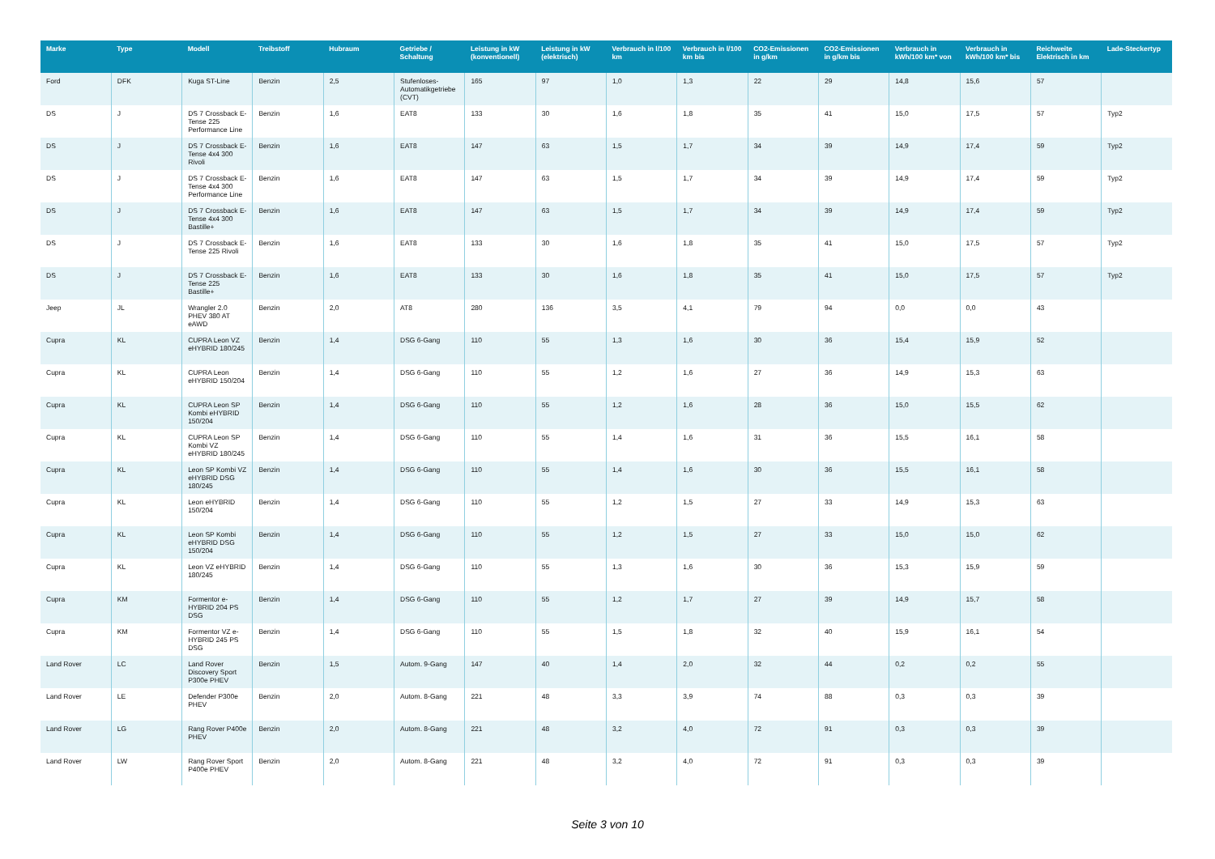| Marke | Type | Modell | Treibstoff | Hubraum | Getriebe / Schaltung | Leistung in kW (konventionell) | Leistung in kW (elektrisch) | Verbrauch in l/100 km | Verbrauch in l/100 km bis | CO2-Emissionen in g/km | CO2-Emissionen in g/km bis | Verbrauch in kWh/100 km* von | Verbrauch in kWh/100 km* bis | Reichweite Elektrisch in km | Lade-Steckertyp |
| --- | --- | --- | --- | --- | --- | --- | --- | --- | --- | --- | --- | --- | --- | --- | --- |
| Ford | DFK | Kuga ST-Line | Benzin | 2,5 | Stufenloses-Automatikgetriebe (CVT) | 165 | 97 | 1,0 | 1,3 | 22 | 29 | 14,8 | 15,6 | 57 | |
| DS | J | DS 7 Crossback E-Tense 225 Performance Line | Benzin | 1,6 | EAT8 | 133 | 30 | 1,6 | 1,8 | 35 | 41 | 15,0 | 17,5 | 57 | Typ2 |
| DS | J | DS 7 Crossback E-Tense 4x4 300 Rivoli | Benzin | 1,6 | EAT8 | 147 | 63 | 1,5 | 1,7 | 34 | 39 | 14,9 | 17,4 | 59 | Typ2 |
| DS | J | DS 7 Crossback E-Tense 4x4 300 Performance Line | Benzin | 1,6 | EAT8 | 147 | 63 | 1,5 | 1,7 | 34 | 39 | 14,9 | 17,4 | 59 | Typ2 |
| DS | J | DS 7 Crossback E-Tense 4x4 300 Bastille+ | Benzin | 1,6 | EAT8 | 147 | 63 | 1,5 | 1,7 | 34 | 39 | 14,9 | 17,4 | 59 | Typ2 |
| DS | J | DS 7 Crossback E-Tense 225 Rivoli | Benzin | 1,6 | EAT8 | 133 | 30 | 1,6 | 1,8 | 35 | 41 | 15,0 | 17,5 | 57 | Typ2 |
| DS | J | DS 7 Crossback E-Tense 225 Bastille+ | Benzin | 1,6 | EAT8 | 133 | 30 | 1,6 | 1,8 | 35 | 41 | 15,0 | 17,5 | 57 | Typ2 |
| Jeep | JL | Wrangler 2.0 PHEV 380 AT eAWD | Benzin | 2,0 | AT8 | 280 | 136 | 3,5 | 4,1 | 79 | 94 | 0,0 | 0,0 | 43 | |
| Cupra | KL | CUPRA Leon VZ eHYBRID 180/245 | Benzin | 1,4 | DSG 6-Gang | 110 | 55 | 1,3 | 1,6 | 30 | 36 | 15,4 | 15,9 | 52 | |
| Cupra | KL | CUPRA Leon eHYBRID 150/204 | Benzin | 1,4 | DSG 6-Gang | 110 | 55 | 1,2 | 1,6 | 27 | 36 | 14,9 | 15,3 | 63 | |
| Cupra | KL | CUPRA Leon SP Kombi eHYBRID 150/204 | Benzin | 1,4 | DSG 6-Gang | 110 | 55 | 1,2 | 1,6 | 28 | 36 | 15,0 | 15,5 | 62 | |
| Cupra | KL | CUPRA Leon SP Kombi VZ eHYBRID 180/245 | Benzin | 1,4 | DSG 6-Gang | 110 | 55 | 1,4 | 1,6 | 31 | 36 | 15,5 | 16,1 | 58 | |
| Cupra | KL | Leon SP Kombi VZ eHYBRID DSG 180/245 | Benzin | 1,4 | DSG 6-Gang | 110 | 55 | 1,4 | 1,6 | 30 | 36 | 15,5 | 16,1 | 58 | |
| Cupra | KL | Leon eHYBRID 150/204 | Benzin | 1,4 | DSG 6-Gang | 110 | 55 | 1,2 | 1,5 | 27 | 33 | 14,9 | 15,3 | 63 | |
| Cupra | KL | Leon SP Kombi eHYBRID DSG 150/204 | Benzin | 1,4 | DSG 6-Gang | 110 | 55 | 1,2 | 1,5 | 27 | 33 | 15,0 | 15,0 | 62 | |
| Cupra | KL | Leon VZ eHYBRID 180/245 | Benzin | 1,4 | DSG 6-Gang | 110 | 55 | 1,3 | 1,6 | 30 | 36 | 15,3 | 15,9 | 59 | |
| Cupra | KM | Formentor e-HYBRID 204 PS DSG | Benzin | 1,4 | DSG 6-Gang | 110 | 55 | 1,2 | 1,7 | 27 | 39 | 14,9 | 15,7 | 58 | |
| Cupra | KM | Formentor VZ e-HYBRID 245 PS DSG | Benzin | 1,4 | DSG 6-Gang | 110 | 55 | 1,5 | 1,8 | 32 | 40 | 15,9 | 16,1 | 54 | |
| Land Rover | LC | Land Rover Discovery Sport P300e PHEV | Benzin | 1,5 | Autom. 9-Gang | 147 | 40 | 1,4 | 2,0 | 32 | 44 | 0,2 | 0,2 | 55 | |
| Land Rover | LE | Defender P300e PHEV | Benzin | 2,0 | Autom. 8-Gang | 221 | 48 | 3,3 | 3,9 | 74 | 88 | 0,3 | 0,3 | 39 | |
| Land Rover | LG | Rang Rover P400e PHEV | Benzin | 2,0 | Autom. 8-Gang | 221 | 48 | 3,2 | 4,0 | 72 | 91 | 0,3 | 0,3 | 39 | |
| Land Rover | LW | Rang Rover Sport P400e PHEV | Benzin | 2,0 | Autom. 8-Gang | 221 | 48 | 3,2 | 4,0 | 72 | 91 | 0,3 | 0,3 | 39 | |
Seite 3 von 10